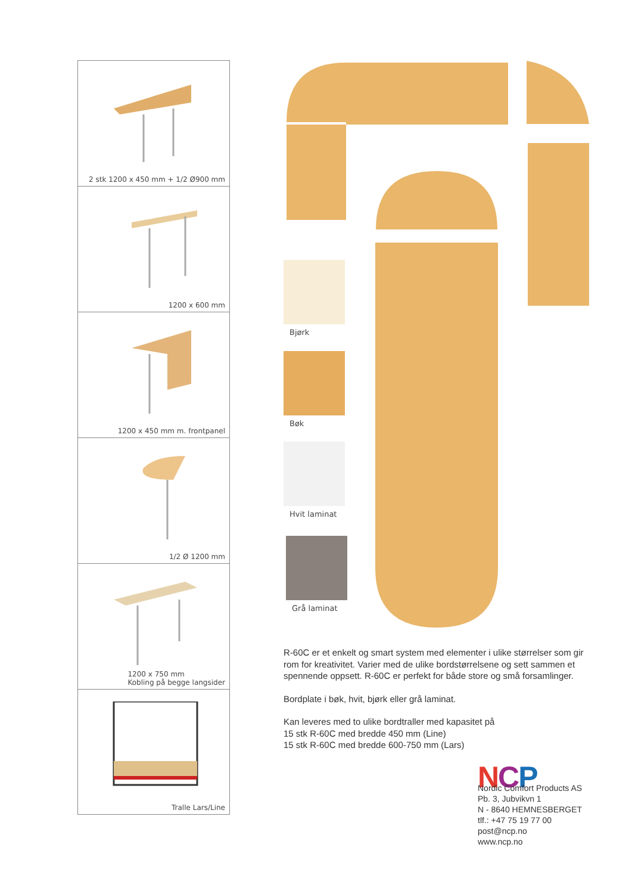2 stk 1200 x 450 mm + 1/2 Ø900 mm
1200 x 600 mm
1200 x 450 mm m. frontpanel
1/2 Ø 1200 mm
1200 x 750 mm
Kobling på begge langsider
Tralle Lars/Line
Bjørk
Bøk
Hvit laminat
Grå laminat
R-60C er et enkelt og smart system med elementer i ulike størrelser som gir rom for kreativitet. Varier med de ulike bordstørrelsene og sett sammen et spennende oppsett. R-60C er perfekt for både store og små forsamlinger.
Bordplate i bøk, hvit, bjørk eller grå laminat.
Kan leveres med to ulike bordtraller med kapasitet på
15 stk R-60C med bredde 450 mm (Line)
15 stk R-60C med bredde 600-750 mm (Lars)
NCP
Nordic Comfort Products AS
Pb. 3, Jubvikvn 1
N - 8640 HEMNESBERGET
tlf.: +47 75 19 77 00
post@ncp.no
www.ncp.no